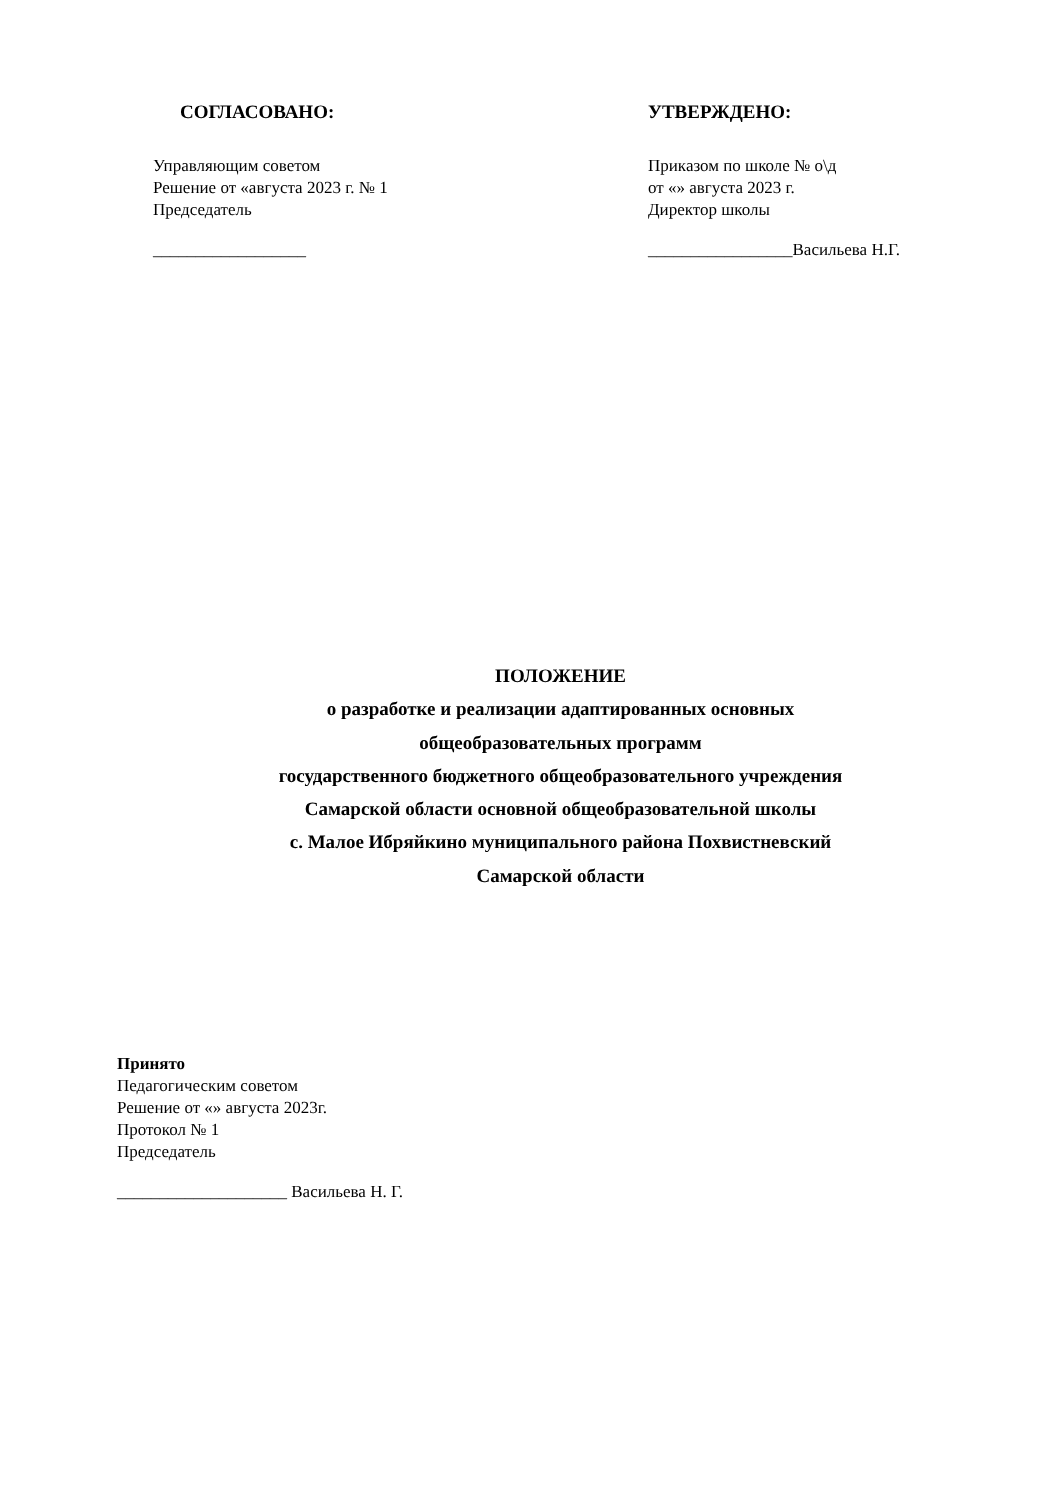СОГЛАСОВАНО:
Управляющим советом
Решение от «августа 2023 г. № 1
Председатель
__________________
УТВЕРЖДЕНО:
Приказом по школе № о\д
от «» августа 2023 г.
Директор школы
_________________Васильева Н.Г.
ПОЛОЖЕНИЕ
о разработке и реализации адаптированных основных
общеобразовательных программ
государственного бюджетного общеобразовательного учреждения
Самарской области основной общеобразовательной школы
с. Малое Ибряйкино муниципального района Похвистневский
Самарской области
Принято
Педагогическим советом
Решение от «» августа 2023г.
Протокол № 1
Председатель
____________________ Васильева Н. Г.